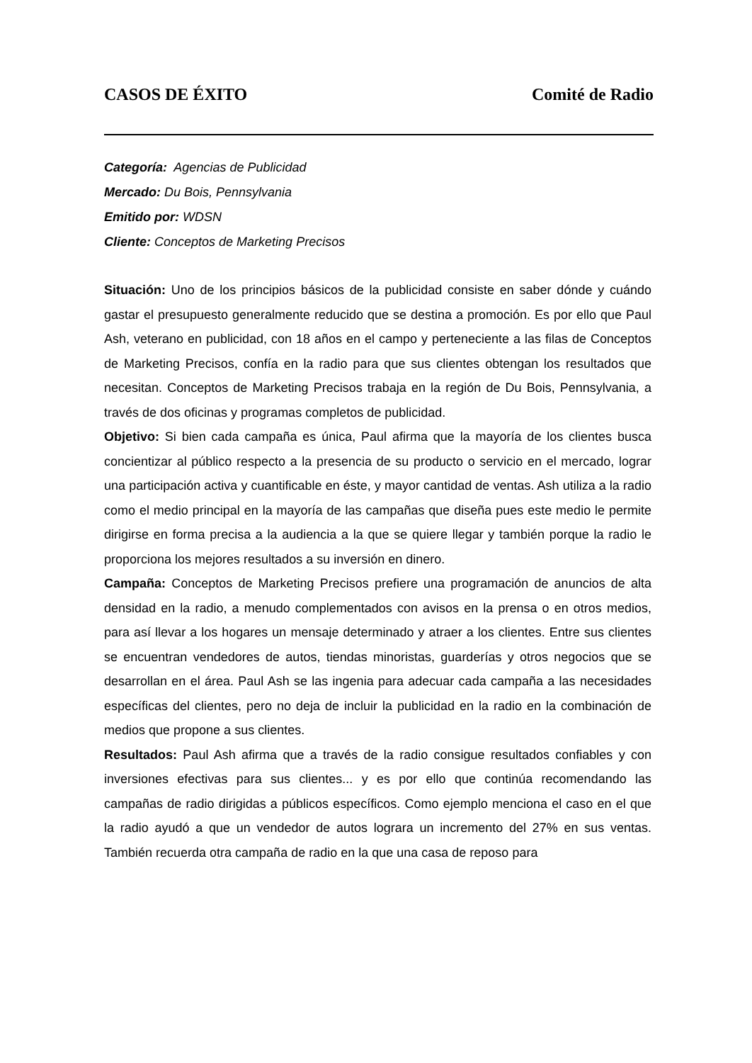CASOS DE ÉXITO Comité de Radio
Categoría: Agencias de Publicidad
Mercado: Du Bois, Pennsylvania
Emitido por: WDSN
Cliente: Conceptos de Marketing Precisos
Situación: Uno de los principios básicos de la publicidad consiste en saber dónde y cuándo gastar el presupuesto generalmente reducido que se destina a promoción. Es por ello que Paul Ash, veterano en publicidad, con 18 años en el campo y perteneciente a las filas de Conceptos de Marketing Precisos, confía en la radio para que sus clientes obtengan los resultados que necesitan. Conceptos de Marketing Precisos trabaja en la región de Du Bois, Pennsylvania, a través de dos oficinas y programas completos de publicidad.
Objetivo: Si bien cada campaña es única, Paul afirma que la mayoría de los clientes busca concientizar al público respecto a la presencia de su producto o servicio en el mercado, lograr una participación activa y cuantificable en éste, y mayor cantidad de ventas. Ash utiliza a la radio como el medio principal en la mayoría de las campañas que diseña pues este medio le permite dirigirse en forma precisa a la audiencia a la que se quiere llegar y también porque la radio le proporciona los mejores resultados a su inversión en dinero.
Campaña: Conceptos de Marketing Precisos prefiere una programación de anuncios de alta densidad en la radio, a menudo complementados con avisos en la prensa o en otros medios, para así llevar a los hogares un mensaje determinado y atraer a los clientes. Entre sus clientes se encuentran vendedores de autos, tiendas minoristas, guarderías y otros negocios que se desarrollan en el área. Paul Ash se las ingenia para adecuar cada campaña a las necesidades específicas del clientes, pero no deja de incluir la publicidad en la radio en la combinación de medios que propone a sus clientes.
Resultados: Paul Ash afirma que a través de la radio consigue resultados confiables y con inversiones efectivas para sus clientes... y es por ello que continúa recomendando las campañas de radio dirigidas a públicos específicos. Como ejemplo menciona el caso en el que la radio ayudó a que un vendedor de autos lograra un incremento del 27% en sus ventas. También recuerda otra campaña de radio en la que una casa de reposo para